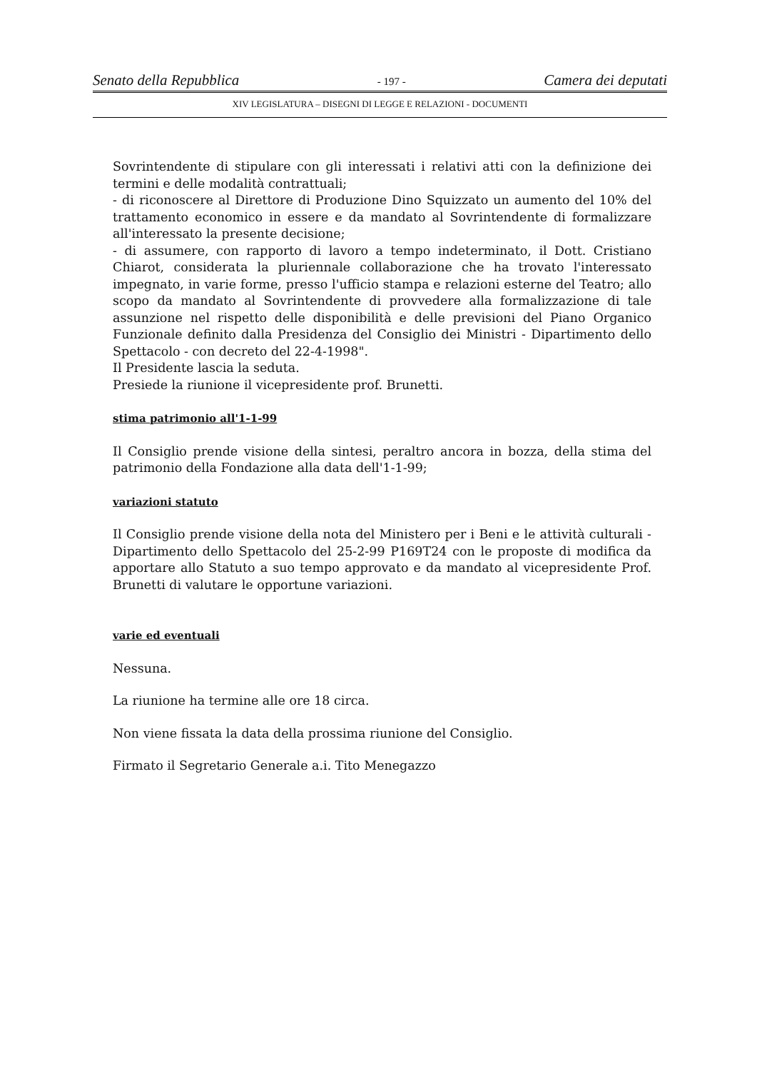Senato della Repubblica - 197 - Camera dei deputati
XIV LEGISLATURA – DISEGNI DI LEGGE E RELAZIONI - DOCUMENTI
Sovrintendente di stipulare con gli interessati i relativi atti con la definizione dei termini e delle modalità contrattuali;
- di riconoscere al Direttore di Produzione Dino Squizzato un aumento del 10% del trattamento economico in essere e da mandato al Sovrintendente di formalizzare all'interessato la presente decisione;
- di assumere, con rapporto di lavoro a tempo indeterminato, il Dott. Cristiano Chiarot, considerata la pluriennale collaborazione che ha trovato l'interessato impegnato, in varie forme, presso l'ufficio stampa e relazioni esterne del Teatro; allo scopo da mandato al Sovrintendente di provvedere alla formalizzazione di tale assunzione nel rispetto delle disponibilità e delle previsioni del Piano Organico Funzionale definito dalla Presidenza del Consiglio dei Ministri - Dipartimento dello Spettacolo - con decreto del 22-4-1998".
Il Presidente lascia la seduta.
Presiede la riunione il vicepresidente prof. Brunetti.
stima patrimonio all'1-1-99
Il Consiglio prende visione della sintesi, peraltro ancora in bozza, della stima del patrimonio della Fondazione alla data dell'1-1-99;
variazioni statuto
Il Consiglio prende visione della nota del Ministero per i Beni e le attività culturali - Dipartimento dello Spettacolo del 25-2-99 P169T24 con le proposte di modifica da apportare allo Statuto a suo tempo approvato e da mandato al vicepresidente Prof. Brunetti di valutare le opportune variazioni.
varie ed eventuali
Nessuna.
La riunione ha termine alle ore 18 circa.
Non viene fissata la data della prossima riunione del Consiglio.
Firmato il Segretario Generale a.i. Tito Menegazzo